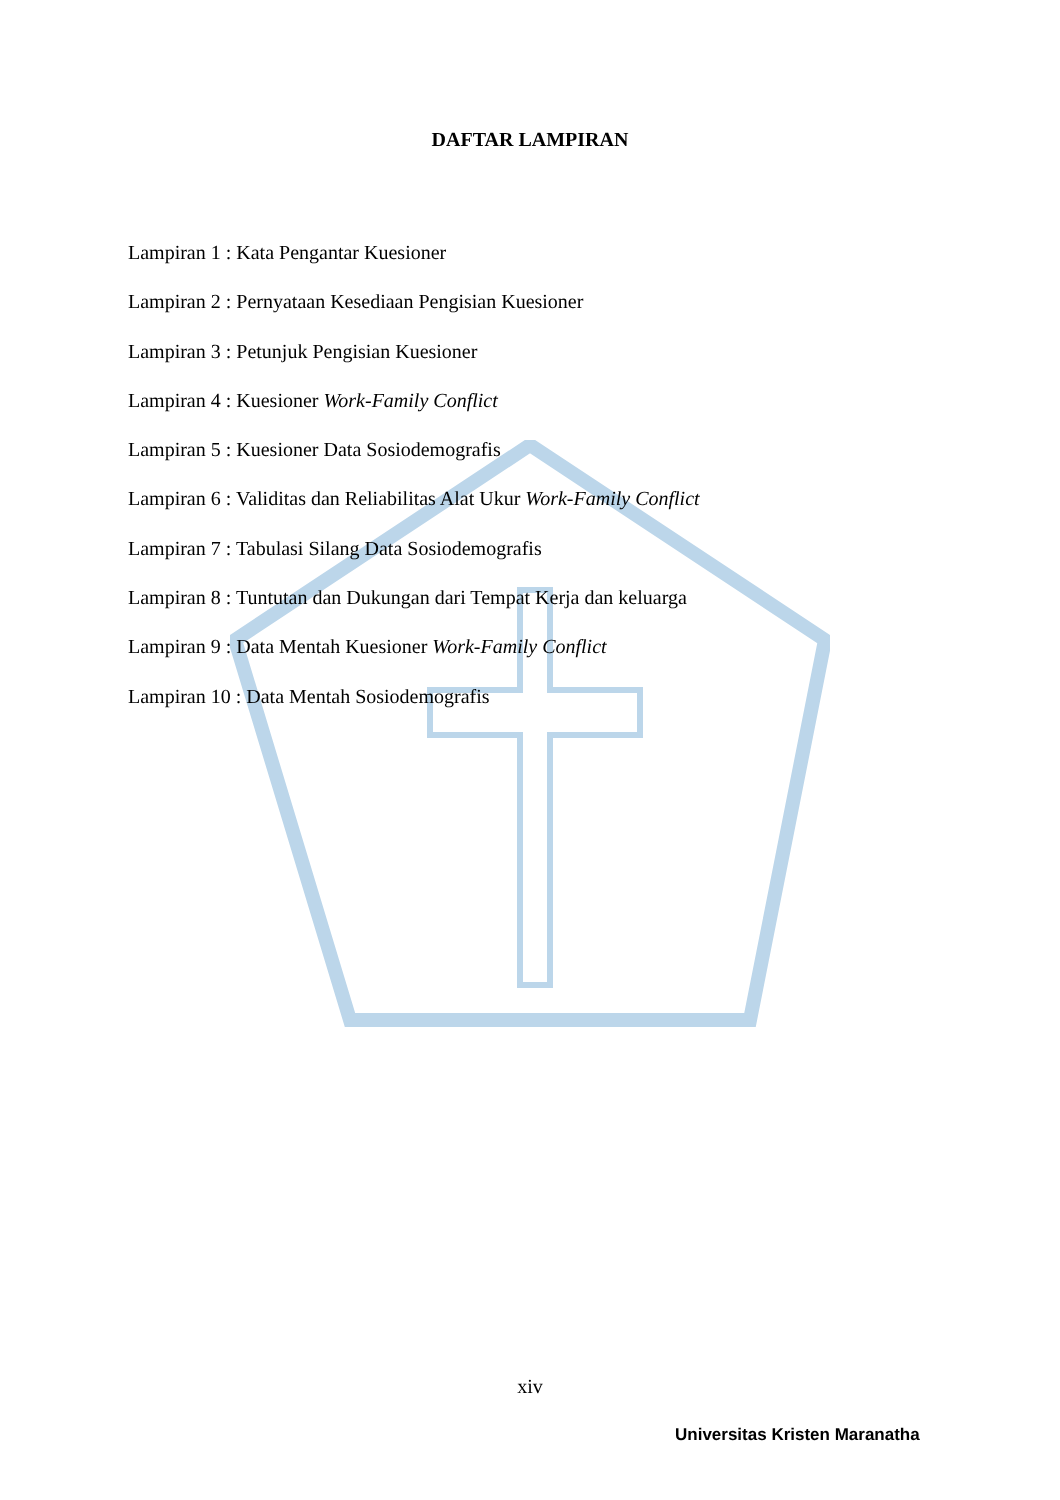DAFTAR LAMPIRAN
Lampiran 1 : Kata Pengantar Kuesioner
Lampiran 2 : Pernyataan Kesediaan Pengisian Kuesioner
Lampiran 3 : Petunjuk Pengisian Kuesioner
Lampiran 4 : Kuesioner Work-Family Conflict
Lampiran 5 : Kuesioner Data Sosiodemografis
Lampiran 6 : Validitas dan Reliabilitas Alat Ukur Work-Family Conflict
Lampiran 7 : Tabulasi Silang Data Sosiodemografis
Lampiran 8 : Tuntutan dan Dukungan dari Tempat Kerja dan keluarga
Lampiran 9 : Data Mentah Kuesioner Work-Family Conflict
Lampiran 10 : Data Mentah Sosiodemografis
xiv
Universitas Kristen Maranatha